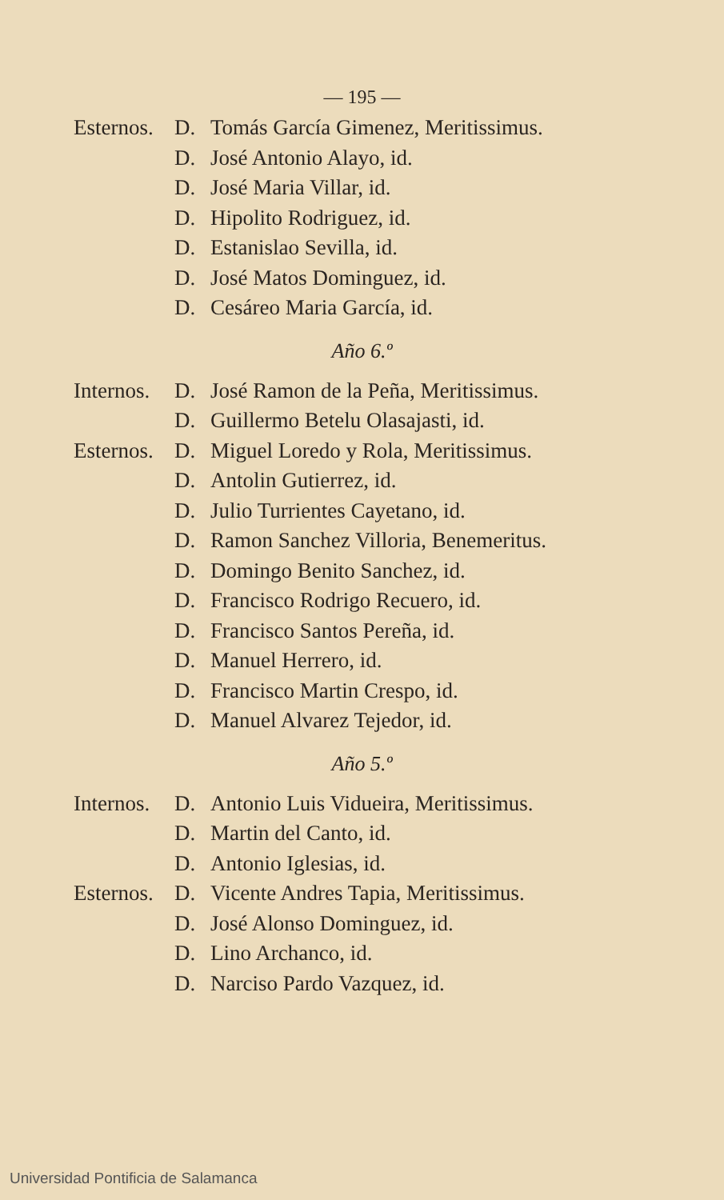— 195 —
Esternos. D. Tomás García Gimenez, Meritissimus.
D. José Antonio Alayo, id.
D. José Maria Villar, id.
D. Hipolito Rodriguez, id.
D. Estanislao Sevilla, id.
D. José Matos Dominguez, id.
D. Cesáreo Maria García, id.
Año 6.º
Internos. D. José Ramon de la Peña, Meritissimus.
D. Guillermo Betelu Olasajasti, id.
Esternos. D. Miguel Loredo y Rola, Meritissimus.
D. Antolin Gutierrez, id.
D. Julio Turrientes Cayetano, id.
D. Ramon Sanchez Villoria, Benemeritus.
D. Domingo Benito Sanchez, id.
D. Francisco Rodrigo Recuero, id.
D. Francisco Santos Pereña, id.
D. Manuel Herrero, id.
D. Francisco Martin Crespo, id.
D. Manuel Alvarez Tejedor, id.
Año 5.º
Internos. D. Antonio Luis Vidueira, Meritissimus.
D. Martin del Canto, id.
D. Antonio Iglesias, id.
Esternos. D. Vicente Andres Tapia, Meritissimus.
D. José Alonso Dominguez, id.
D. Lino Archanco, id.
D. Narciso Pardo Vazquez, id.
Universidad Pontificia de Salamanca